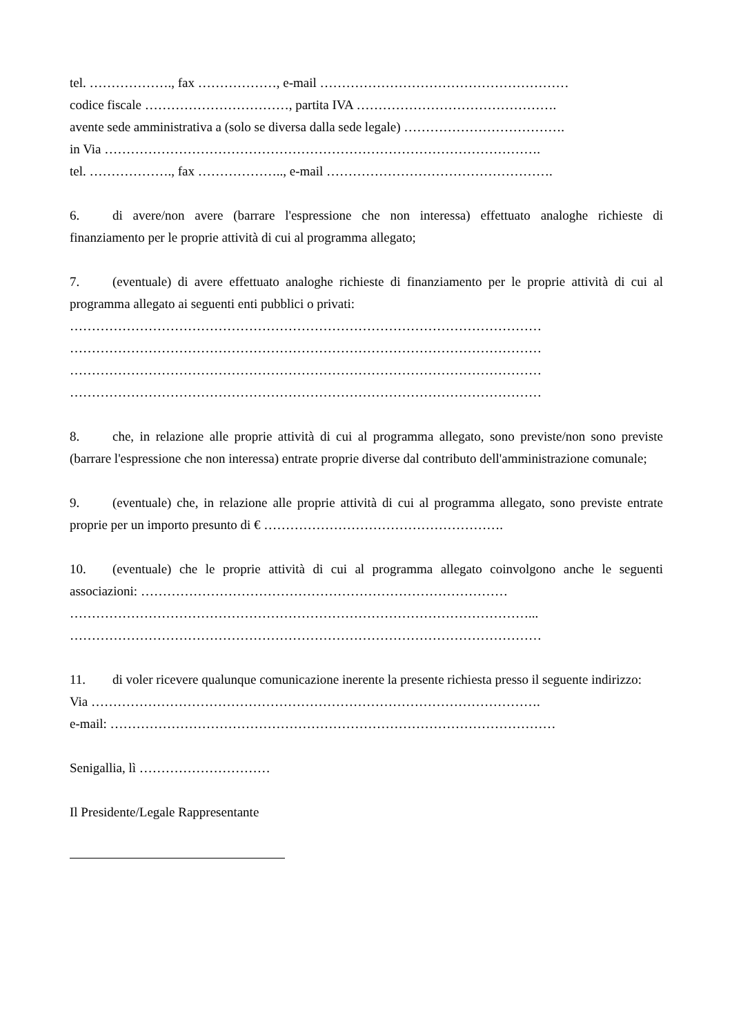tel. ………………., fax ………………, e-mail …………………………………………………
codice fiscale ……………………………, partita IVA ……………………………………….
avente sede amministrativa a (solo se diversa dalla sede legale) ……………………………….
in Via ……………………………………………………………………………………….
tel. ………………., fax ……………….., e-mail …………………………………………….
6. di avere/non avere (barrare l'espressione che non interessa) effettuato analoghe richieste di finanziamento per le proprie attività di cui al programma allegato;
7. (eventuale) di avere effettuato analoghe richieste di finanziamento per le proprie attività di cui al programma allegato ai seguenti enti pubblici o privati:
………………………………………………………………………………………………
………………………………………………………………………………………………
………………………………………………………………………………………………
………………………………………………………………………………………………
8. che, in relazione alle proprie attività di cui al programma allegato, sono previste/non sono previste (barrare l'espressione che non interessa) entrate proprie diverse dal contributo dell'amministrazione comunale;
9. (eventuale) che, in relazione alle proprie attività di cui al programma allegato, sono previste entrate proprie per un importo presunto di € ……………………………………………….
10. (eventuale) che le proprie attività di cui al programma allegato coinvolgono anche le seguenti associazioni: …………………………………………………………………………
……………………………………………………………………………………………...
………………………………………………………………………………………………
11. di voler ricevere qualunque comunicazione inerente la presente richiesta presso il seguente indirizzo:
Via ………………………………………………………………………………………….
e-mail: …………………………………………………………………………………………
Senigallia, lì …………………………
Il Presidente/Legale Rappresentante